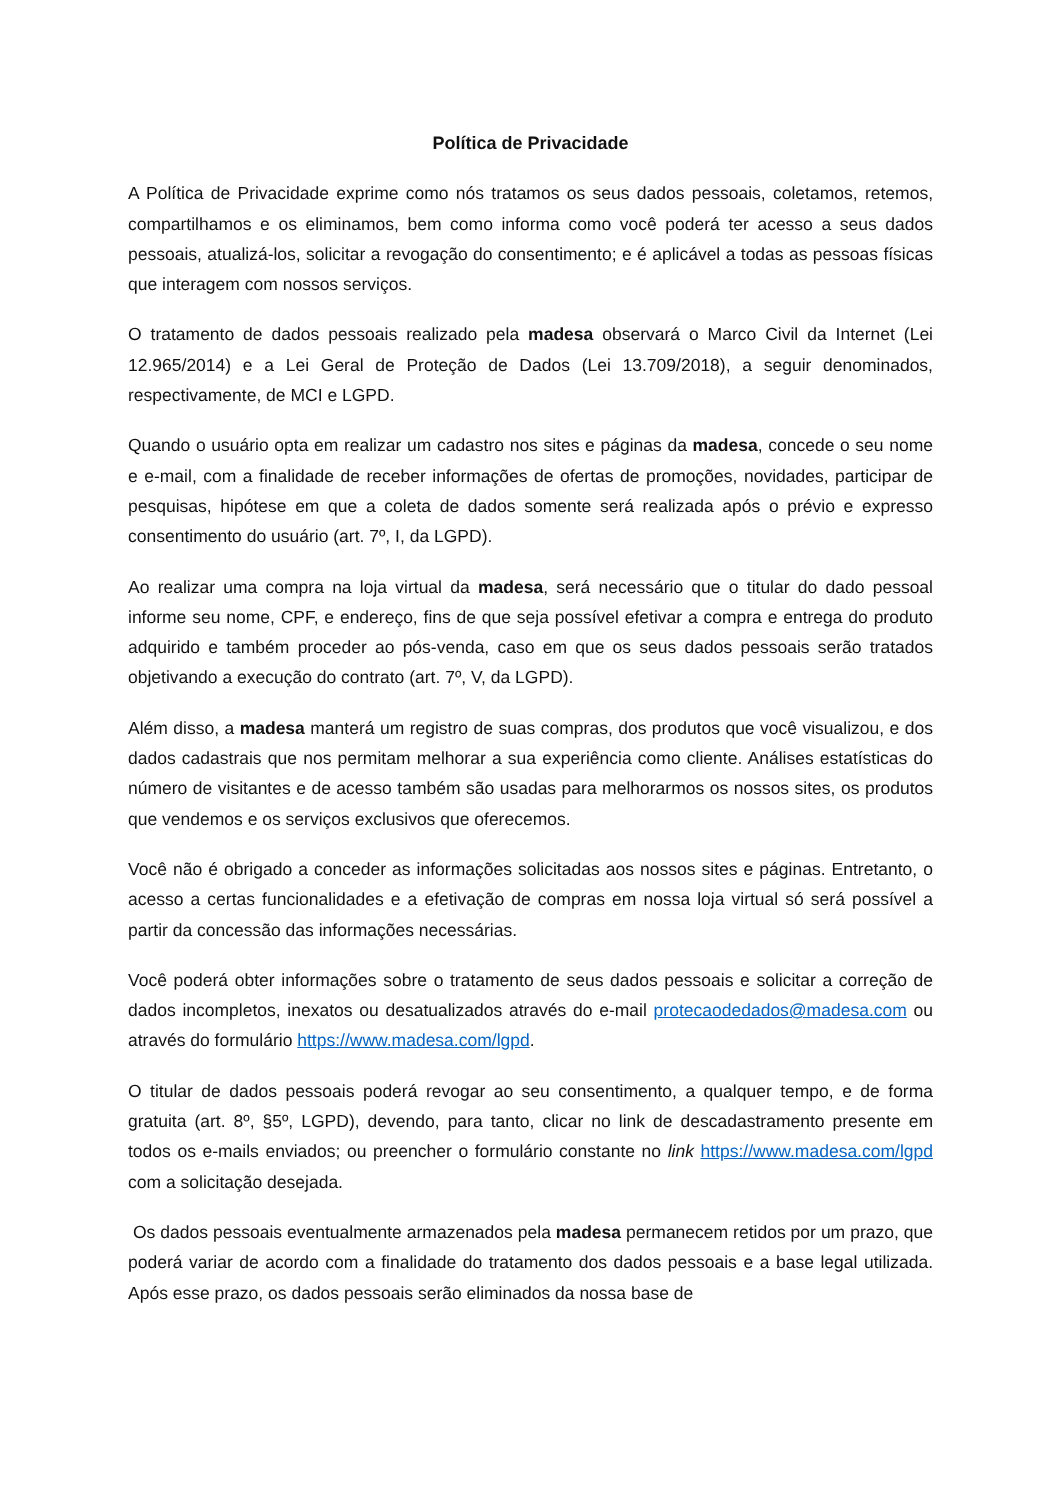Política de Privacidade
A Política de Privacidade exprime como nós tratamos os seus dados pessoais, coletamos, retemos, compartilhamos e os eliminamos, bem como informa como você poderá ter acesso a seus dados pessoais, atualizá-los, solicitar a revogação do consentimento; e é aplicável a todas as pessoas físicas que interagem com nossos serviços.
O tratamento de dados pessoais realizado pela madesa observará o Marco Civil da Internet (Lei 12.965/2014) e a Lei Geral de Proteção de Dados (Lei 13.709/2018), a seguir denominados, respectivamente, de MCI e LGPD.
Quando o usuário opta em realizar um cadastro nos sites e páginas da madesa, concede o seu nome e e-mail, com a finalidade de receber informações de ofertas de promoções, novidades, participar de pesquisas, hipótese em que a coleta de dados somente será realizada após o prévio e expresso consentimento do usuário (art. 7º, I, da LGPD).
Ao realizar uma compra na loja virtual da madesa, será necessário que o titular do dado pessoal informe seu nome, CPF, e endereço, fins de que seja possível efetivar a compra e entrega do produto adquirido e também proceder ao pós-venda, caso em que os seus dados pessoais serão tratados objetivando a execução do contrato (art. 7º, V, da LGPD).
Além disso, a madesa manterá um registro de suas compras, dos produtos que você visualizou, e dos dados cadastrais que nos permitam melhorar a sua experiência como cliente. Análises estatísticas do número de visitantes e de acesso também são usadas para melhorarmos os nossos sites, os produtos que vendemos e os serviços exclusivos que oferecemos.
Você não é obrigado a conceder as informações solicitadas aos nossos sites e páginas. Entretanto, o acesso a certas funcionalidades e a efetivação de compras em nossa loja virtual só será possível a partir da concessão das informações necessárias.
Você poderá obter informações sobre o tratamento de seus dados pessoais e solicitar a correção de dados incompletos, inexatos ou desatualizados através do e-mail protecaodedados@madesa.com ou através do formulário https://www.madesa.com/lgpd.
O titular de dados pessoais poderá revogar ao seu consentimento, a qualquer tempo, e de forma gratuita (art. 8º, §5º, LGPD), devendo, para tanto, clicar no link de descadastramento presente em todos os e-mails enviados; ou preencher o formulário constante no link https://www.madesa.com/lgpd com a solicitação desejada.
Os dados pessoais eventualmente armazenados pela madesa permanecem retidos por um prazo, que poderá variar de acordo com a finalidade do tratamento dos dados pessoais e a base legal utilizada. Após esse prazo, os dados pessoais serão eliminados da nossa base de